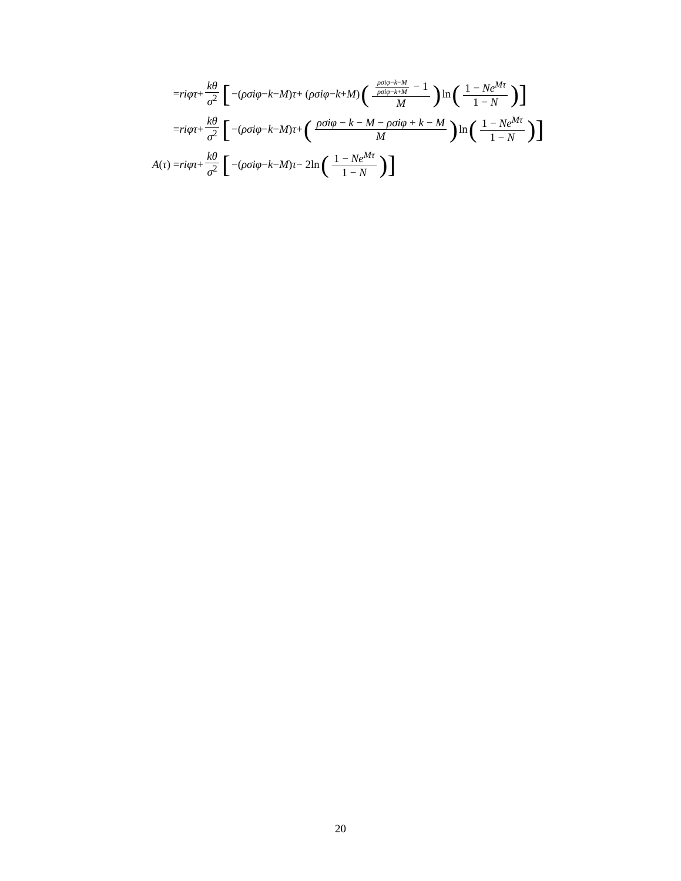= riφτ + kθ σ<sup>2</sup> [−(ρσiφ − k − M) τ + (ρσiφ − k + M) (ρσiφ−k−M ρσiφ−k+M − 1 M) ln (1 − Ne<sup>Mτ</sup> 1 − N)]
= riφτ + kθ σ<sup>2</sup> [−(ρσiφ − k − M) τ + (ρσiφ − k − M − ρσiφ + k − M M) ln (1 − Ne<sup>Mτ</sup> 1 − N)]
A(τ) = riφτ + kθ σ<sup>2</sup> [−(ρσiφ − k − M) τ − 2ln (1 − Ne<sup>Mτ</sup> 1 − N)]
20